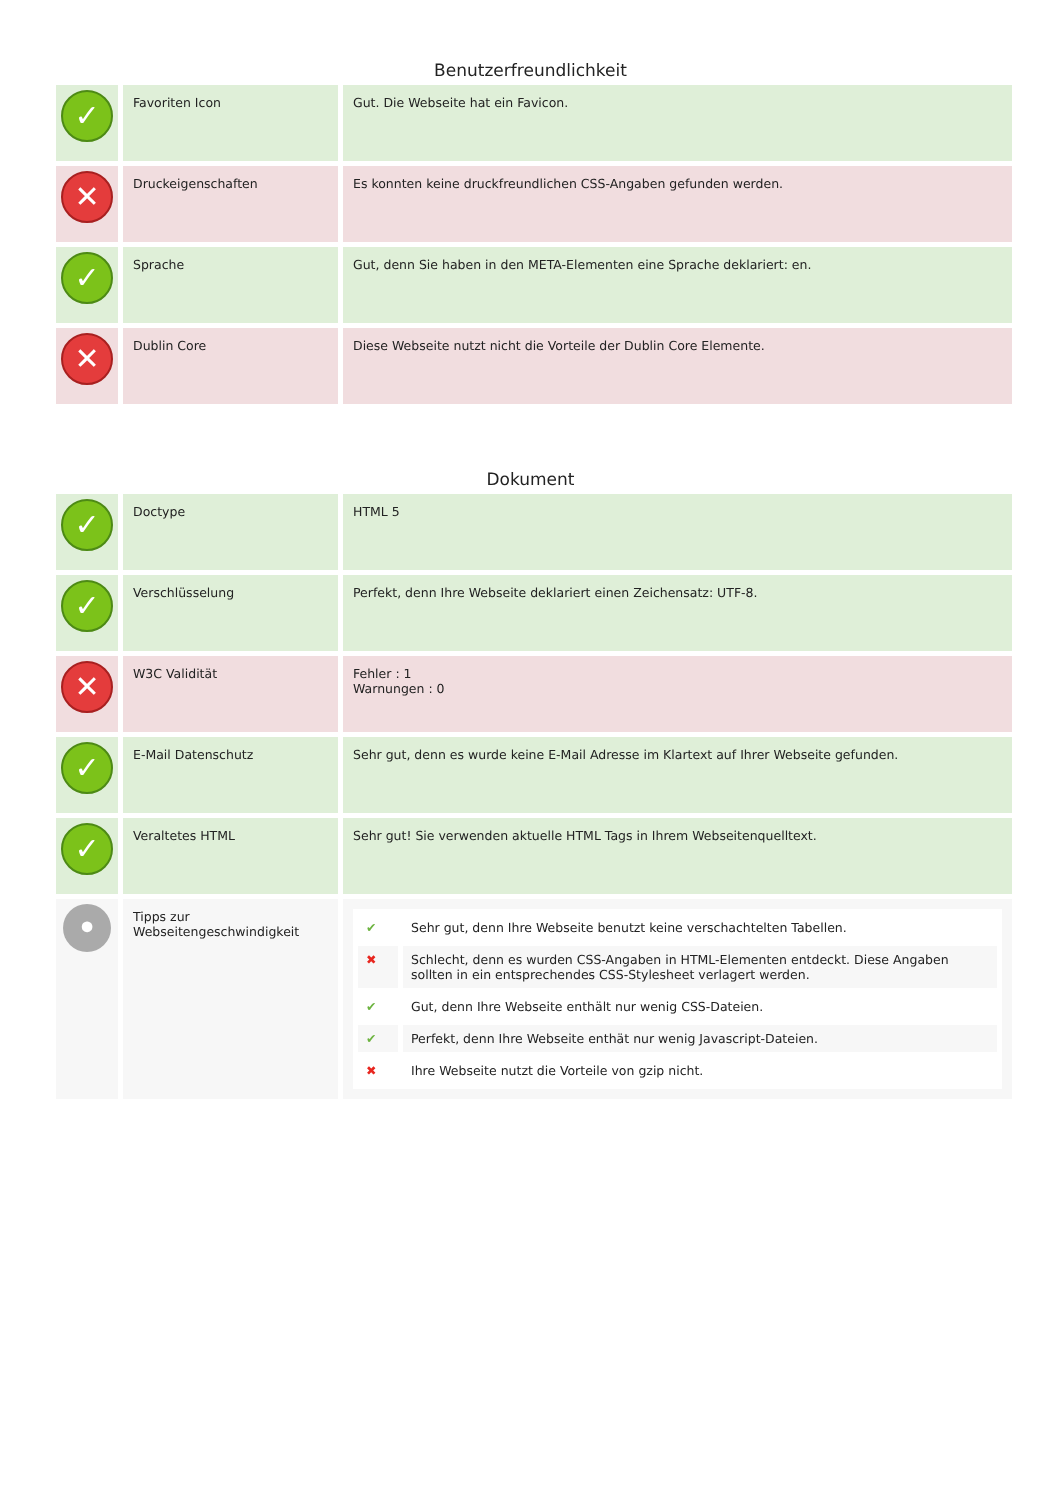Benutzerfreundlichkeit
| ✓ | Favoriten Icon | Gut. Die Webseite hat ein Favicon. |
| ✕ | Druckeigenschaften | Es konnten keine druckfreundlichen CSS-Angaben gefunden werden. |
| ✓ | Sprache | Gut, denn Sie haben in den META-Elementen eine Sprache deklariert: en. |
| ✕ | Dublin Core | Diese Webseite nutzt nicht die Vorteile der Dublin Core Elemente. |
Dokument
| ✓ | Doctype | HTML 5 |
| ✓ | Verschlüsselung | Perfekt, denn Ihre Webseite deklariert einen Zeichensatz: UTF-8. |
| ✕ | W3C Validität | Fehler : 1 Warnungen : 0 |
| ✓ | E-Mail Datenschutz | Sehr gut, denn es wurde keine E-Mail Adresse im Klartext auf Ihrer Webseite gefunden. |
| ✓ | Veraltetes HTML | Sehr gut! Sie verwenden aktuelle HTML Tags in Ihrem Webseitenquelltext. |
| • | Tipps zur Webseitengeschwindigkeit | / ✔ / Sehr gut, denn Ihre Webseite benutzt keine verschachtelten Tabellen. / / ✖ / Schlecht, denn es wurden CSS-Angaben in HTML-Elementen entdeckt. Diese Angaben sollten in ein entsprechendes CSS-Stylesheet verlagert werden. / / ✔ / Gut, denn Ihre Webseite enthält nur wenig CSS-Dateien. / / ✔ / Perfekt, denn Ihre Webseite enthät nur wenig Javascript-Dateien. / / ✖ / Ihre Webseite nutzt die Vorteile von gzip nicht. / |